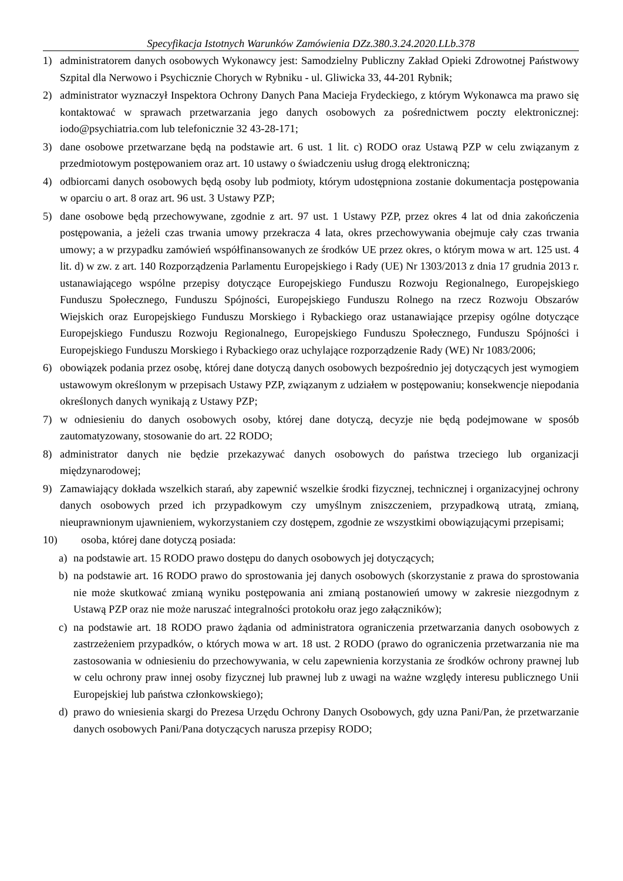Specyfikacja Istotnych Warunków Zamówienia DZz.380.3.24.2020.LLb.378
1) administratorem danych osobowych Wykonawcy jest: Samodzielny Publiczny Zakład Opieki Zdrowotnej Państwowy Szpital dla Nerwowo i Psychicznie Chorych w Rybniku - ul. Gliwicka 33, 44-201 Rybnik;
2) administrator wyznaczył Inspektora Ochrony Danych Pana Macieja Frydeckiego, z którym Wykonawca ma prawo się kontaktować w sprawach przetwarzania jego danych osobowych za pośrednictwem poczty elektronicznej: iodo@psychiatria.com lub telefonicznie 32 43-28-171;
3) dane osobowe przetwarzane będą na podstawie art. 6 ust. 1 lit. c) RODO oraz Ustawą PZP w celu związanym z przedmiotowym postępowaniem oraz art. 10 ustawy o świadczeniu usług drogą elektroniczną;
4) odbiorcami danych osobowych będą osoby lub podmioty, którym udostępniona zostanie dokumentacja postępowania w oparciu o art. 8 oraz art. 96 ust. 3 Ustawy PZP;
5) dane osobowe będą przechowywane, zgodnie z art. 97 ust. 1 Ustawy PZP, przez okres 4 lat od dnia zakończenia postępowania, a jeżeli czas trwania umowy przekracza 4 lata, okres przechowywania obejmuje cały czas trwania umowy; a w przypadku zamówień współfinansowanych ze środków UE przez okres, o którym mowa w art. 125 ust. 4 lit. d) w zw. z art. 140 Rozporządzenia Parlamentu Europejskiego i Rady (UE) Nr 1303/2013 z dnia 17 grudnia 2013 r. ustanawiającego wspólne przepisy dotyczące Europejskiego Funduszu Rozwoju Regionalnego, Europejskiego Funduszu Społecznego, Funduszu Spójności, Europejskiego Funduszu Rolnego na rzecz Rozwoju Obszarów Wiejskich oraz Europejskiego Funduszu Morskiego i Rybackiego oraz ustanawiające przepisy ogólne dotyczące Europejskiego Funduszu Rozwoju Regionalnego, Europejskiego Funduszu Społecznego, Funduszu Spójności i Europejskiego Funduszu Morskiego i Rybackiego oraz uchylające rozporządzenie Rady (WE) Nr 1083/2006;
6) obowiązek podania przez osobę, której dane dotyczą danych osobowych bezpośrednio jej dotyczących jest wymogiem ustawowym określonym w przepisach Ustawy PZP, związanym z udziałem w postępowaniu; konsekwencje niepodania określonych danych wynikają z Ustawy PZP;
7) w odniesieniu do danych osobowych osoby, której dane dotyczą, decyzje nie będą podejmowane w sposób zautomatyzowany, stosowanie do art. 22 RODO;
8) administrator danych nie będzie przekazywać danych osobowych do państwa trzeciego lub organizacji międzynarodowej;
9) Zamawiający dokłada wszelkich starań, aby zapewnić wszelkie środki fizycznej, technicznej i organizacyjnej ochrony danych osobowych przed ich przypadkowym czy umyślnym zniszczeniem, przypadkową utratą, zmianą, nieuprawnionym ujawnieniem, wykorzystaniem czy dostępem, zgodnie ze wszystkimi obowiązującymi przepisami;
10) osoba, której dane dotyczą posiada:
a) na podstawie art. 15 RODO prawo dostępu do danych osobowych jej dotyczących;
b) na podstawie art. 16 RODO prawo do sprostowania jej danych osobowych (skorzystanie z prawa do sprostowania nie może skutkować zmianą wyniku postępowania ani zmianą postanowień umowy w zakresie niezgodnym z Ustawą PZP oraz nie może naruszać integralności protokołu oraz jego załączników);
c) na podstawie art. 18 RODO prawo żądania od administratora ograniczenia przetwarzania danych osobowych z zastrzeżeniem przypadków, o których mowa w art. 18 ust. 2 RODO (prawo do ograniczenia przetwarzania nie ma zastosowania w odniesieniu do przechowywania, w celu zapewnienia korzystania ze środków ochrony prawnej lub w celu ochrony praw innej osoby fizycznej lub prawnej lub z uwagi na ważne względy interesu publicznego Unii Europejskiej lub państwa członkowskiego);
d) prawo do wniesienia skargi do Prezesa Urzędu Ochrony Danych Osobowych, gdy uzna Pani/Pan, że przetwarzanie danych osobowych Pani/Pana dotyczących narusza przepisy RODO;